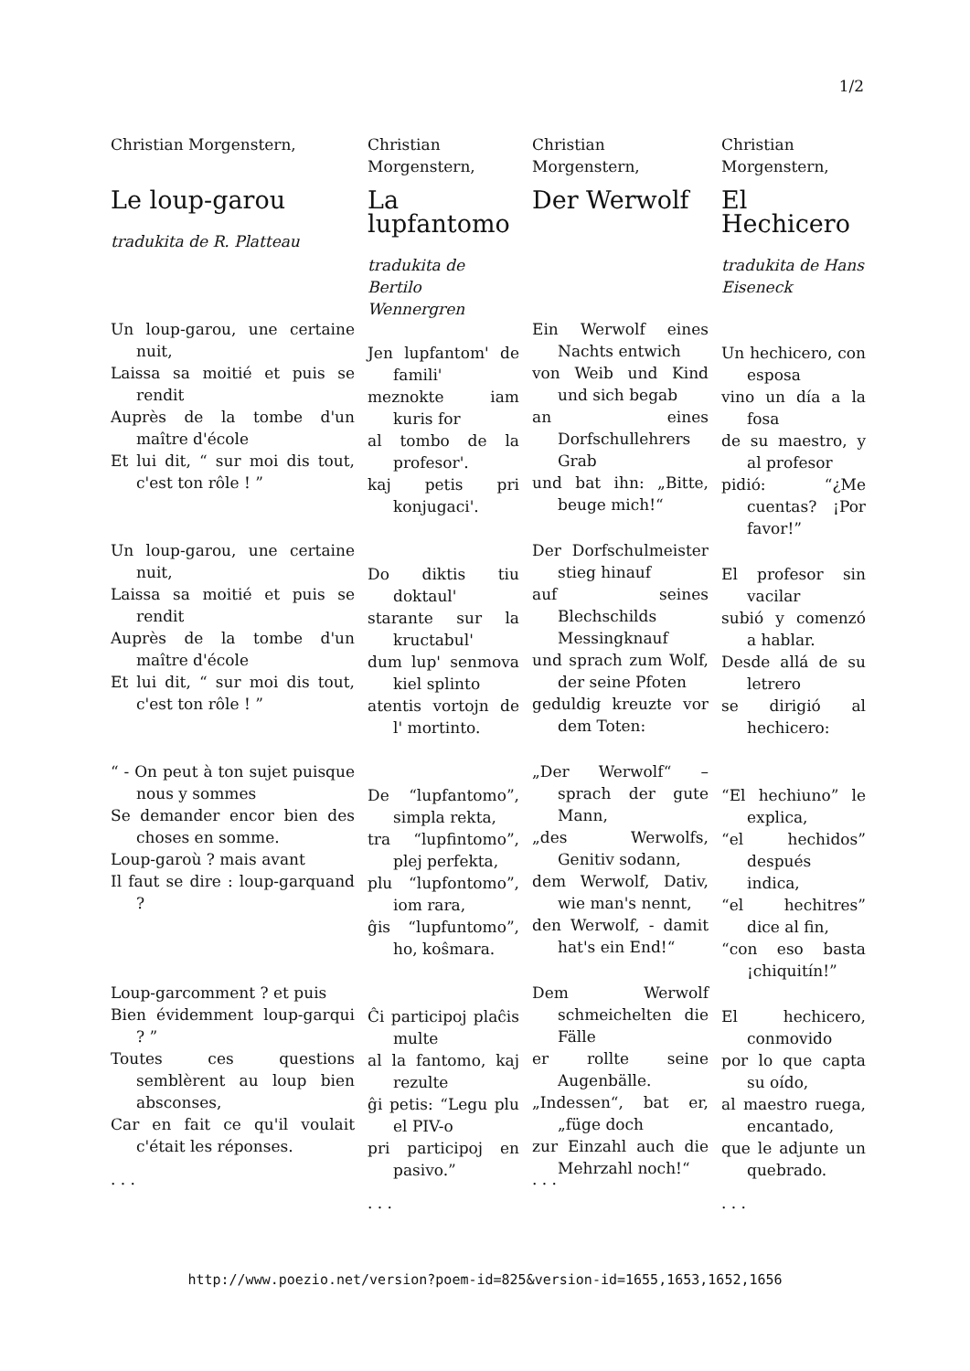1/2
Christian Morgenstern,
Le loup-garou
tradukita de R. Platteau
Un loup-garou, une certaine nuit,
Laissa sa moitié et puis se rendit
Auprès de la tombe d'un maître d'école
Et lui dit, “ sur moi dis tout, c'est ton rôle ! ”
Un loup-garou, une certaine nuit,
Laissa sa moitié et puis se rendit
Auprès de la tombe d'un maître d'école
Et lui dit, “ sur moi dis tout, c'est ton rôle ! ”
“ - On peut à ton sujet puisque nous y sommes
Se demander encor bien des choses en somme.
Loup-garoù ? mais avant
Il faut se dire : loup-garquand ?
Loup-garcomment ? et puis
Bien évidemment loup-garqui ? ”
Toutes ces questions semblèrent au loup bien absconses,
Car en fait ce qu'il voulait c'était les réponses.
. . .
Christian Morgenstern,
La lupfantomo
tradukita de Bertilo Wennergren
Jen lupfantom' de famili'
meznokte iam kuris for
al tombo de la profesor'.
kaj petis pri konjugaci'.
Do diktis tiu doktaul'
starante sur la kructabul'
dum lup' senmova kiel splinto
atentis vortojn de l' mortinto.
De “lupfantomo”, simpla rekta,
tra “lupfintomo”, plej perfekta,
plu “lupfontomo”, iom rara,
ĝis “lupfuntomo”, ho, koŝmara.
Ĉi participoj plaĉis multe
al la fantomo, kaj rezulte
ĝi petis: “Legu plu el PIV-o
pri participoj en pasivo.”
. . .
Christian Morgenstern,
Der Werwolf
Ein Werwolf eines Nachts entwich
von Weib und Kind und sich begab
an eines Dorfschullehrers Grab
und bat ihn: „Bitte, beuge mich!“
Der Dorfschulmeister stieg hinauf
auf seines Blechschilds Messingknauf
und sprach zum Wolf, der seine Pfoten
geduldig kreuzte vor dem Toten:
„Der Werwolf“ – sprach der gute Mann,
„des Werwolfs, Genitiv sodann,
dem Werwolf, Dativ, wie man's nennt,
den Werwolf, - damit hat's ein End!“
Dem Werwolf schmeichelten die Fälle
er rollte seine Augenbälle.
„Indessen“, bat er, „füge doch
zur Einzahl auch die Mehrzahl noch!“
. . .
Christian Morgenstern,
El Hechicero
tradukita de Hans Eiseneck
Un hechicero, con esposa
vino un día a la fosa
de su maestro, y al profesor
pidió: “¿Me cuentas? ¡Por favor!”
El profesor sin vacilar
subió y comenzó a hablar.
Desde allá de su letrero
se dirigió al hechicero:
“El hechiuno” le explica,
“el hechidos” después indica,
“el hechitres” dice al fin,
“con eso basta ¡chiquitín!”
El hechicero, conmovido
por lo que capta su oído,
al maestro ruega, encantado,
que le adjunte un quebrado.
. . .
http://www.poezio.net/version?poem-id=825&version-id=1655,1653,1652,1656